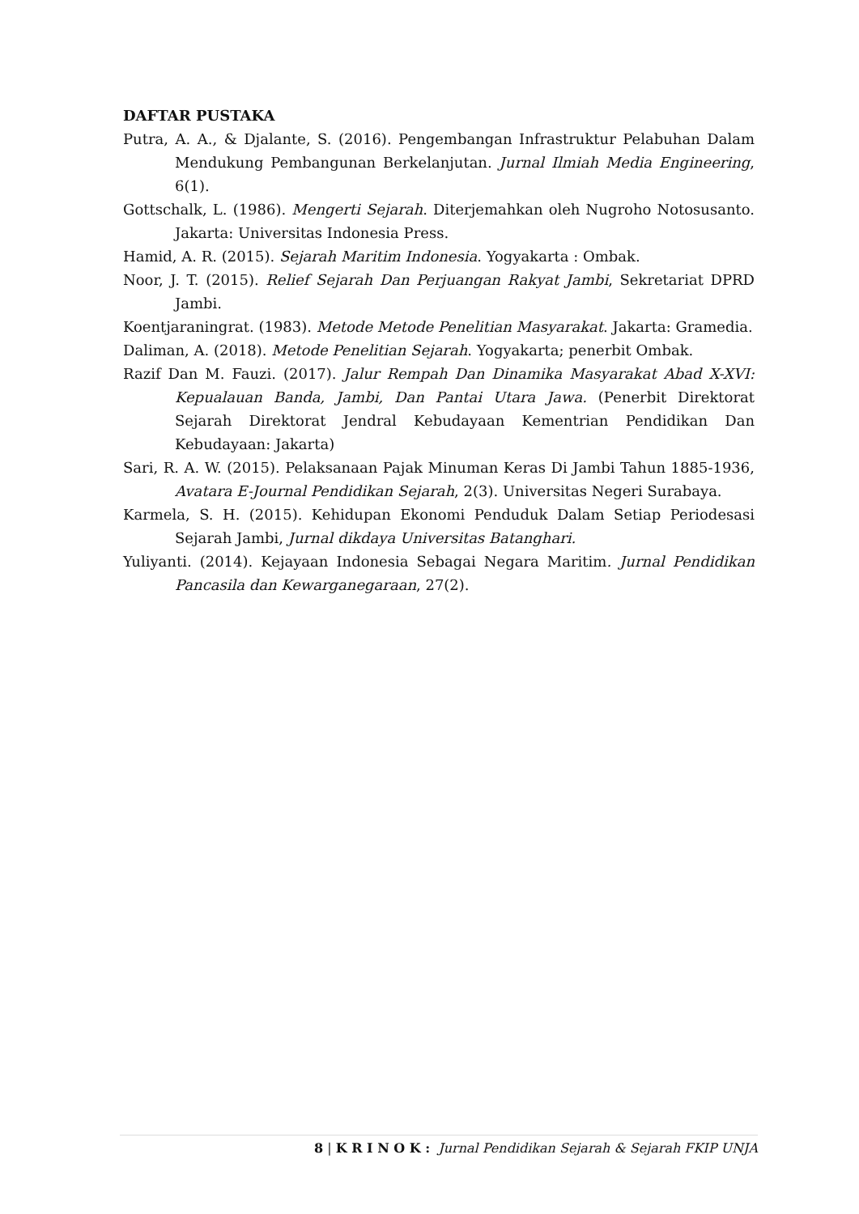DAFTAR PUSTAKA
Putra, A. A., & Djalante, S. (2016). Pengembangan Infrastruktur Pelabuhan Dalam Mendukung Pembangunan Berkelanjutan. Jurnal Ilmiah Media Engineering, 6(1).
Gottschalk, L. (1986). Mengerti Sejarah. Diterjemahkan oleh Nugroho Notosusanto. Jakarta: Universitas Indonesia Press.
Hamid, A. R. (2015). Sejarah Maritim Indonesia. Yogyakarta : Ombak.
Noor, J. T. (2015). Relief Sejarah Dan Perjuangan Rakyat Jambi, Sekretariat DPRD Jambi.
Koentjaraningrat. (1983). Metode Metode Penelitian Masyarakat. Jakarta: Gramedia.
Daliman, A. (2018). Metode Penelitian Sejarah. Yogyakarta; penerbit Ombak.
Razif Dan M. Fauzi. (2017). Jalur Rempah Dan Dinamika Masyarakat Abad X-XVI: Kepualauan Banda, Jambi, Dan Pantai Utara Jawa. (Penerbit Direktorat Sejarah Direktorat Jendral Kebudayaan Kementrian Pendidikan Dan Kebudayaan: Jakarta)
Sari, R. A. W. (2015). Pelaksanaan Pajak Minuman Keras Di Jambi Tahun 1885-1936, Avatara E-Journal Pendidikan Sejarah, 2(3). Universitas Negeri Surabaya.
Karmela, S. H. (2015). Kehidupan Ekonomi Penduduk Dalam Setiap Periodesasi Sejarah Jambi, Jurnal dikdaya Universitas Batanghari.
Yuliyanti. (2014). Kejayaan Indonesia Sebagai Negara Maritim. Jurnal Pendidikan Pancasila dan Kewarganegaraan, 27(2).
8 | K R I N O K : Jurnal Pendidikan Sejarah & Sejarah FKIP UNJA